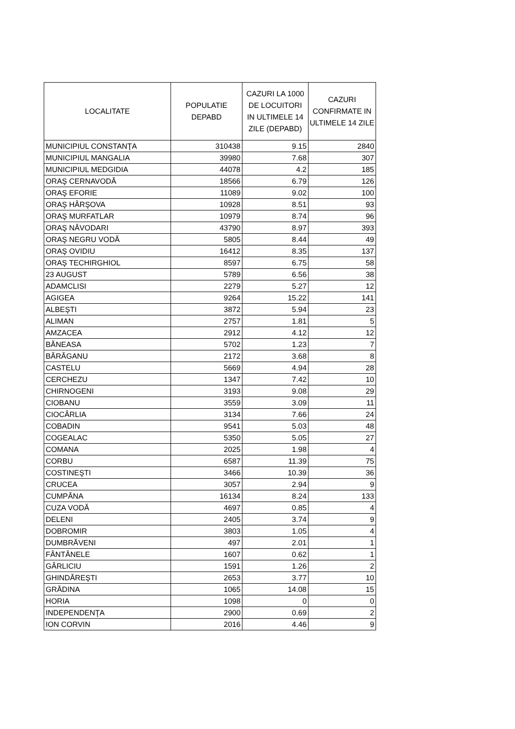| LOCALITATE | POPULATIE DEPABD | CAZURI LA 1000 DE LOCUITORI IN ULTIMELE 14 ZILE (DEPABD) | CAZURI CONFIRMATE IN ULTIMELE 14 ZILE |
| --- | --- | --- | --- |
| MUNICIPIUL CONSTANŢA | 310438 | 9.15 | 2840 |
| MUNICIPIUL MANGALIA | 39980 | 7.68 | 307 |
| MUNICIPIUL MEDGIDIA | 44078 | 4.2 | 185 |
| ORAŞ CERNAVODĂ | 18566 | 6.79 | 126 |
| ORAŞ EFORIE | 11089 | 9.02 | 100 |
| ORAŞ HÂRŞOVA | 10928 | 8.51 | 93 |
| ORAŞ MURFATLAR | 10979 | 8.74 | 96 |
| ORAŞ NĂVODARI | 43790 | 8.97 | 393 |
| ORAŞ NEGRU VODĂ | 5805 | 8.44 | 49 |
| ORAŞ OVIDIU | 16412 | 8.35 | 137 |
| ORAŞ TECHIRGHIOL | 8597 | 6.75 | 58 |
| 23 AUGUST | 5789 | 6.56 | 38 |
| ADAMCLISI | 2279 | 5.27 | 12 |
| AGIGEA | 9264 | 15.22 | 141 |
| ALBEŞTI | 3872 | 5.94 | 23 |
| ALIMAN | 2757 | 1.81 | 5 |
| AMZACEA | 2912 | 4.12 | 12 |
| BĂNEASA | 5702 | 1.23 | 7 |
| BĂRĂGANU | 2172 | 3.68 | 8 |
| CASTELU | 5669 | 4.94 | 28 |
| CERCHEZU | 1347 | 7.42 | 10 |
| CHIRNOGENI | 3193 | 9.08 | 29 |
| CIOBANU | 3559 | 3.09 | 11 |
| CIOCÂRLIA | 3134 | 7.66 | 24 |
| COBADIN | 9541 | 5.03 | 48 |
| COGEALAC | 5350 | 5.05 | 27 |
| COMANA | 2025 | 1.98 | 4 |
| CORBU | 6587 | 11.39 | 75 |
| COSTINEŞTI | 3466 | 10.39 | 36 |
| CRUCEA | 3057 | 2.94 | 9 |
| CUMPĂNA | 16134 | 8.24 | 133 |
| CUZA VODĂ | 4697 | 0.85 | 4 |
| DELENI | 2405 | 3.74 | 9 |
| DOBROMIR | 3803 | 1.05 | 4 |
| DUMBRĂVENI | 497 | 2.01 | 1 |
| FÂNTÂNELE | 1607 | 0.62 | 1 |
| GÂRLICIU | 1591 | 1.26 | 2 |
| GHINDĂREŞTI | 2653 | 3.77 | 10 |
| GRĂDINA | 1065 | 14.08 | 15 |
| HORIA | 1098 | 0 | 0 |
| INDEPENDENŢA | 2900 | 0.69 | 2 |
| ION CORVIN | 2016 | 4.46 | 9 |